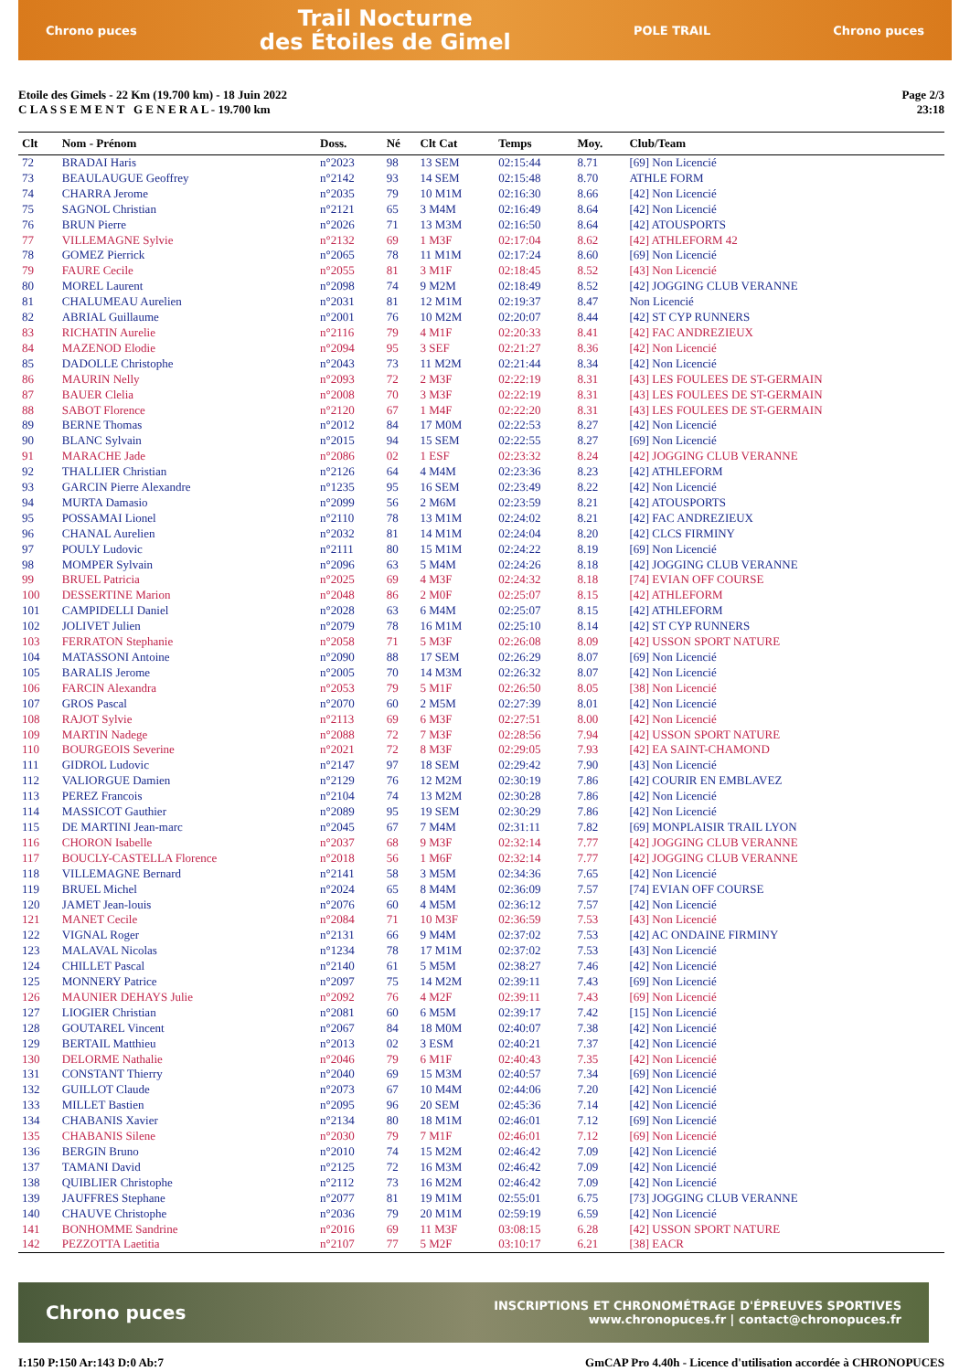Chrono puces Trail Nocturne
des Étoiles de Gimel POLE TRAIL Chrono puces
Etoile des Gimels - 22 Km (19.700 km) - 18 Juin 2022
C L A S S E M E N T G E N E R A L - 19.700 km
Page 2/3
23:18
| Clt | Nom - Prénom | Doss. | Né | Clt Cat | Temps | Moy. | Club/Team |
| --- | --- | --- | --- | --- | --- | --- | --- |
| 72 | BRADAI Haris | n°2023 | 98 | 13 SEM | 02:15:44 | 8.71 | [69] Non Licencié |
| 73 | BEAULAUGUE Geoffrey | n°2142 | 93 | 14 SEM | 02:15:48 | 8.70 | ATHLE FORM |
| 74 | CHARRA Jerome | n°2035 | 79 | 10 M1M | 02:16:30 | 8.66 | [42] Non Licencié |
| 75 | SAGNOL Christian | n°2121 | 65 | 3 M4M | 02:16:49 | 8.64 | [42] Non Licencié |
| 76 | BRUN Pierre | n°2026 | 71 | 13 M3M | 02:16:50 | 8.64 | [42] ATOUSPORTS |
| 77 | VILLEMAGNE Sylvie | n°2132 | 69 | 1 M3F | 02:17:04 | 8.62 | [42] ATHLEFORM 42 |
| 78 | GOMEZ Pierrick | n°2065 | 78 | 11 M1M | 02:17:24 | 8.60 | [69] Non Licencié |
| 79 | FAURE Cecile | n°2055 | 81 | 3 M1F | 02:18:45 | 8.52 | [43] Non Licencié |
| 80 | MOREL Laurent | n°2098 | 74 | 9 M2M | 02:18:49 | 8.52 | [42] JOGGING CLUB VERANNE |
| 81 | CHALUMEAU Aurelien | n°2031 | 81 | 12 M1M | 02:19:37 | 8.47 | Non Licencié |
| 82 | ABRIAL Guillaume | n°2001 | 76 | 10 M2M | 02:20:07 | 8.44 | [42] ST CYP RUNNERS |
| 83 | RICHATIN Aurelie | n°2116 | 79 | 4 M1F | 02:20:33 | 8.41 | [42] FAC ANDREZIEUX |
| 84 | MAZENOD Elodie | n°2094 | 95 | 3 SEF | 02:21:27 | 8.36 | [42] Non Licencié |
| 85 | DADOLLE Christophe | n°2043 | 73 | 11 M2M | 02:21:44 | 8.34 | [42] Non Licencié |
| 86 | MAURIN Nelly | n°2093 | 72 | 2 M3F | 02:22:19 | 8.31 | [43] LES FOULEES DE ST-GERMAIN |
| 87 | BAUER Clelia | n°2008 | 70 | 3 M3F | 02:22:19 | 8.31 | [43] LES FOULEES DE ST-GERMAIN |
| 88 | SABOT Florence | n°2120 | 67 | 1 M4F | 02:22:20 | 8.31 | [43] LES FOULEES DE ST-GERMAIN |
| 89 | BERNE Thomas | n°2012 | 84 | 17 M0M | 02:22:53 | 8.27 | [42] Non Licencié |
| 90 | BLANC Sylvain | n°2015 | 94 | 15 SEM | 02:22:55 | 8.27 | [69] Non Licencié |
| 91 | MARACHE Jade | n°2086 | 02 | 1 ESF | 02:23:32 | 8.24 | [42] JOGGING CLUB VERANNE |
| 92 | THALLIER Christian | n°2126 | 64 | 4 M4M | 02:23:36 | 8.23 | [42] ATHLEFORM |
| 93 | GARCIN Pierre Alexandre | n°1235 | 95 | 16 SEM | 02:23:49 | 8.22 | [42] Non Licencié |
| 94 | MURTA Damasio | n°2099 | 56 | 2 M6M | 02:23:59 | 8.21 | [42] ATOUSPORTS |
| 95 | POSSAMAI Lionel | n°2110 | 78 | 13 M1M | 02:24:02 | 8.21 | [42] FAC ANDREZIEUX |
| 96 | CHANAL Aurelien | n°2032 | 81 | 14 M1M | 02:24:04 | 8.20 | [42] CLCS FIRMINY |
| 97 | POULY Ludovic | n°2111 | 80 | 15 M1M | 02:24:22 | 8.19 | [69] Non Licencié |
| 98 | MOMPER Sylvain | n°2096 | 63 | 5 M4M | 02:24:26 | 8.18 | [42] JOGGING CLUB VERANNE |
| 99 | BRUEL Patricia | n°2025 | 69 | 4 M3F | 02:24:32 | 8.18 | [74] EVIAN OFF COURSE |
| 100 | DESSERTINE Marion | n°2048 | 86 | 2 M0F | 02:25:07 | 8.15 | [42] ATHLEFORM |
| 101 | CAMPIDELLI Daniel | n°2028 | 63 | 6 M4M | 02:25:07 | 8.15 | [42] ATHLEFORM |
| 102 | JOLIVET Julien | n°2079 | 78 | 16 M1M | 02:25:10 | 8.14 | [42] ST CYP RUNNERS |
| 103 | FERRATON Stephanie | n°2058 | 71 | 5 M3F | 02:26:08 | 8.09 | [42] USSON SPORT NATURE |
| 104 | MATASSONI Antoine | n°2090 | 88 | 17 SEM | 02:26:29 | 8.07 | [69] Non Licencié |
| 105 | BARALIS Jerome | n°2005 | 70 | 14 M3M | 02:26:32 | 8.07 | [42] Non Licencié |
| 106 | FARCIN Alexandra | n°2053 | 79 | 5 M1F | 02:26:50 | 8.05 | [38] Non Licencié |
| 107 | GROS Pascal | n°2070 | 60 | 2 M5M | 02:27:39 | 8.01 | [42] Non Licencié |
| 108 | RAJOT Sylvie | n°2113 | 69 | 6 M3F | 02:27:51 | 8.00 | [42] Non Licencié |
| 109 | MARTIN Nadege | n°2088 | 72 | 7 M3F | 02:28:56 | 7.94 | [42] USSON SPORT NATURE |
| 110 | BOURGEOIS Severine | n°2021 | 72 | 8 M3F | 02:29:05 | 7.93 | [42] EA SAINT-CHAMOND |
| 111 | GIDROL Ludovic | n°2147 | 97 | 18 SEM | 02:29:42 | 7.90 | [43] Non Licencié |
| 112 | VALIORGUE Damien | n°2129 | 76 | 12 M2M | 02:30:19 | 7.86 | [42] COURIR EN EMBLAVEZ |
| 113 | PEREZ Francois | n°2104 | 74 | 13 M2M | 02:30:28 | 7.86 | [42] Non Licencié |
| 114 | MASSICOT Gauthier | n°2089 | 95 | 19 SEM | 02:30:29 | 7.86 | [42] Non Licencié |
| 115 | DE MARTINI Jean-marc | n°2045 | 67 | 7 M4M | 02:31:11 | 7.82 | [69] MONPLAISIR TRAIL LYON |
| 116 | CHORON Isabelle | n°2037 | 68 | 9 M3F | 02:32:14 | 7.77 | [42] JOGGING CLUB VERANNE |
| 117 | BOUCLY-CASTELLA Florence | n°2018 | 56 | 1 M6F | 02:32:14 | 7.77 | [42] JOGGING CLUB VERANNE |
| 118 | VILLEMAGNE Bernard | n°2141 | 58 | 3 M5M | 02:34:36 | 7.65 | [42] Non Licencié |
| 119 | BRUEL Michel | n°2024 | 65 | 8 M4M | 02:36:09 | 7.57 | [74] EVIAN OFF COURSE |
| 120 | JAMET Jean-louis | n°2076 | 60 | 4 M5M | 02:36:12 | 7.57 | [42] Non Licencié |
| 121 | MANET Cecile | n°2084 | 71 | 10 M3F | 02:36:59 | 7.53 | [43] Non Licencié |
| 122 | VIGNAL Roger | n°2131 | 66 | 9 M4M | 02:37:02 | 7.53 | [42] AC ONDAINE FIRMINY |
| 123 | MALAVAL Nicolas | n°1234 | 78 | 17 M1M | 02:37:02 | 7.53 | [43] Non Licencié |
| 124 | CHILLET Pascal | n°2140 | 61 | 5 M5M | 02:38:27 | 7.46 | [42] Non Licencié |
| 125 | MONNERY Patrice | n°2097 | 75 | 14 M2M | 02:39:11 | 7.43 | [69] Non Licencié |
| 126 | MAUNIER DEHAYS Julie | n°2092 | 76 | 4 M2F | 02:39:11 | 7.43 | [69] Non Licencié |
| 127 | LIOGIER Christian | n°2081 | 60 | 6 M5M | 02:39:17 | 7.42 | [15] Non Licencié |
| 128 | GOUTAREL Vincent | n°2067 | 84 | 18 M0M | 02:40:07 | 7.38 | [42] Non Licencié |
| 129 | BERTAIL Matthieu | n°2013 | 02 | 3 ESM | 02:40:21 | 7.37 | [42] Non Licencié |
| 130 | DELORME Nathalie | n°2046 | 79 | 6 M1F | 02:40:43 | 7.35 | [42] Non Licencié |
| 131 | CONSTANT Thierry | n°2040 | 69 | 15 M3M | 02:40:57 | 7.34 | [69] Non Licencié |
| 132 | GUILLOT Claude | n°2073 | 67 | 10 M4M | 02:44:06 | 7.20 | [42] Non Licencié |
| 133 | MILLET Bastien | n°2095 | 96 | 20 SEM | 02:45:36 | 7.14 | [42] Non Licencié |
| 134 | CHABANIS Xavier | n°2134 | 80 | 18 M1M | 02:46:01 | 7.12 | [69] Non Licencié |
| 135 | CHABANIS Silene | n°2030 | 79 | 7 M1F | 02:46:01 | 7.12 | [69] Non Licencié |
| 136 | BERGIN Bruno | n°2010 | 74 | 15 M2M | 02:46:42 | 7.09 | [42] Non Licencié |
| 137 | TAMANI David | n°2125 | 72 | 16 M3M | 02:46:42 | 7.09 | [42] Non Licencié |
| 138 | QUIBLIER Christophe | n°2112 | 73 | 16 M2M | 02:46:42 | 7.09 | [42] Non Licencié |
| 139 | JAUFFRES Stephane | n°2077 | 81 | 19 M1M | 02:55:01 | 6.75 | [73] JOGGING CLUB VERANNE |
| 140 | CHAUVE Christophe | n°2036 | 79 | 20 M1M | 02:59:19 | 6.59 | [42] Non Licencié |
| 141 | BONHOMME Sandrine | n°2016 | 69 | 11 M3F | 03:08:15 | 6.28 | [42] USSON SPORT NATURE |
| 142 | PEZZOTTA Laetitia | n°2107 | 77 | 5 M2F | 03:10:17 | 6.21 | [38] EACR |
Chrono puces INSCRIPTIONS ET CHRONOMÉTRAGE D'ÉPREUVES SPORTIVES
www.chronopuces.fr | contact@chronopuces.fr
I:150 P:150 Ar:143 D:0 Ab:7 GmCAP Pro 4.40h - Licence d'utilisation accordée à CHRONOPUCES